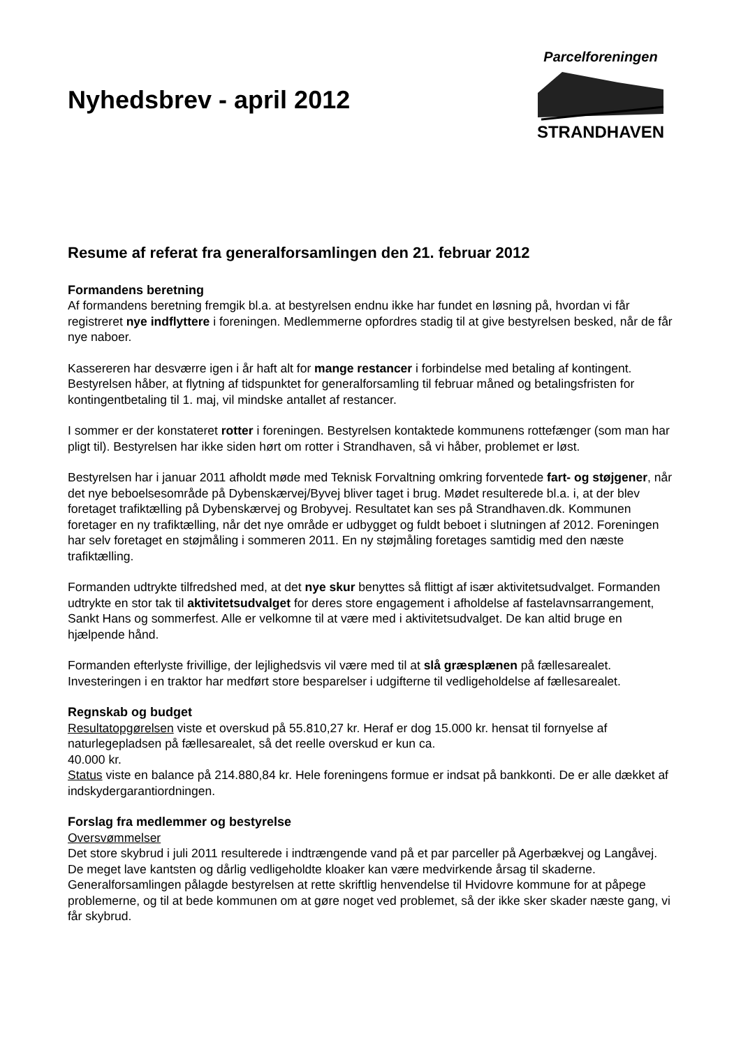Nyhedsbrev - april 2012
Parcelforeningen
STRANDHAVEN
Resume af referat fra generalforsamlingen den 21. februar 2012
Formandens beretning
Af formandens beretning fremgik bl.a. at bestyrelsen endnu ikke har fundet en løsning på, hvordan vi får registreret nye indflyttere i foreningen. Medlemmerne opfordres stadig til at give bestyrelsen besked, når de får nye naboer.
Kassereren har desværre igen i år haft alt for mange restancer i forbindelse med betaling af kontingent. Bestyrelsen håber, at flytning af tidspunktet for generalforsamling til februar måned og betalingsfristen for kontingentbetaling til 1. maj, vil mindske antallet af restancer.
I sommer er der konstateret rotter i foreningen. Bestyrelsen kontaktede kommunens rottefænger (som man har pligt til). Bestyrelsen har ikke siden hørt om rotter i Strandhaven, så vi håber, problemet er løst.
Bestyrelsen har i januar 2011 afholdt møde med Teknisk Forvaltning omkring forventede fart- og støjgener, når det nye beboelsesområde på Dybenskærvej/Byvej bliver taget i brug. Mødet resulterede bl.a. i, at der blev foretaget trafiktælling på Dybenskærvej og Brobyvej. Resultatet kan ses på Strandhaven.dk. Kommunen foretager en ny trafiktælling, når det nye område er udbygget og fuldt beboet i slutningen af 2012. Foreningen har selv foretaget en støjmåling i sommeren 2011. En ny støjmåling foretages samtidig med den næste trafiktælling.
Formanden udtrykte tilfredshed med, at det nye skur benyttes så flittigt af især aktivitetsudvalget. Formanden udtrykte en stor tak til aktivitetsudvalget for deres store engagement i afholdelse af fastelavnsarrangement, Sankt Hans og sommerfest. Alle er velkomne til at være med i aktivitetsudvalget. De kan altid bruge en hjælpende hånd.
Formanden efterlyste frivillige, der lejlighedsvis vil være med til at slå græsplænen på fællesarealet. Investeringen i en traktor har medført store besparelser i udgifterne til vedligeholdelse af fællesarealet.
Regnskab og budget
Resultatopgørelsen viste et overskud på 55.810,27 kr. Heraf er dog 15.000 kr. hensat til fornyelse af naturlegepladsen på fællesarealet, så det reelle overskud er kun ca.
40.000 kr.
Status viste en balance på 214.880,84 kr. Hele foreningens formue er indsat på bankkonti. De er alle dækket af indskydergarantiordningen.
Forslag fra medlemmer og bestyrelse
Oversvømmelser
Det store skybrud i juli 2011 resulterede i indtrængende vand på et par parceller på Agerbækvej og Langåvej. De meget lave kantsten og dårlig vedligeholdte kloaker kan være medvirkende årsag til skaderne. Generalforsamlingen pålagde bestyrelsen at rette skriftlig henvendelse til Hvidovre kommune for at påpege problemerne, og til at bede kommunen om at gøre noget ved problemet, så der ikke sker skader næste gang, vi får skybrud.